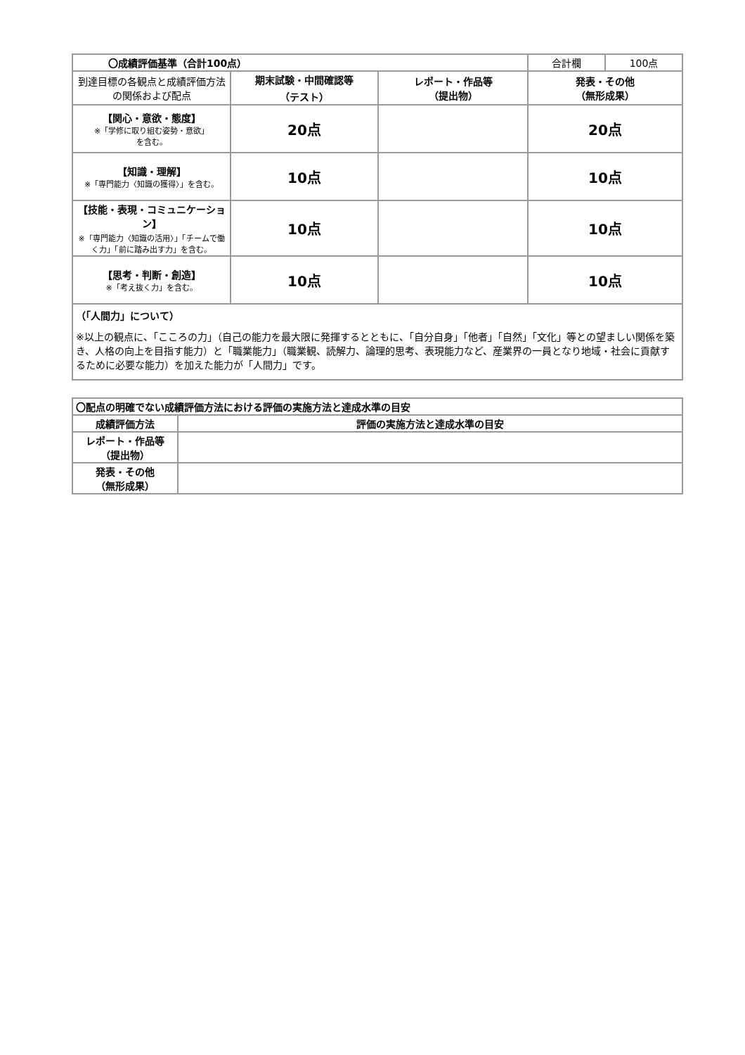| 〇成績評価基準（合計100点） | | | 合計欄 | 100点 |
| 到達目標の各観点と成績評価方法の関係および配点 | 期末試験・中間確認等 （テスト） | レポート・作品等 （提出物） | 発表・その他 （無形成果） | |
| 【関心・意欲・態度】 ※「学修に取り組む姿勢・意欲」 を含む。 | 20点 | | 20点 | |
| 【知識・理解】 ※「専門能力〈知識の獲得〉」を含む。 | 10点 | | 10点 | |
| 【技能・表現・コミュニケーション】 ※「専門能力〈知識の活用〉」「チームで働く力」「前に踏み出す力」を含む。 | 10点 | | 10点 | |
| 【思考・判断・創造】 ※「考え抜く力」を含む。 | 10点 | | 10点 | |
| （「人間力」について） ※以上の観点に、「こころの力」（自己の能力を最大限に発揮するとともに、「自分自身」「他者」「自然」「文化」等との望ましい関係を築き、人格の向上を目指す能力）と「職業能力」（職業観、読解力、論理的思考、表現能力など、産業界の一員となり地域・社会に貢献するために必要な能力）を加えた能力が「人間力」です。 | | | | |
| 〇配点の明確でない成績評価方法における評価の実施方法と達成水準の目安 | |
| --- | --- |
| 成績評価方法 | 評価の実施方法と達成水準の目安 |
| レポート・作品等 （提出物） | |
| 発表・その他 （無形成果） | |